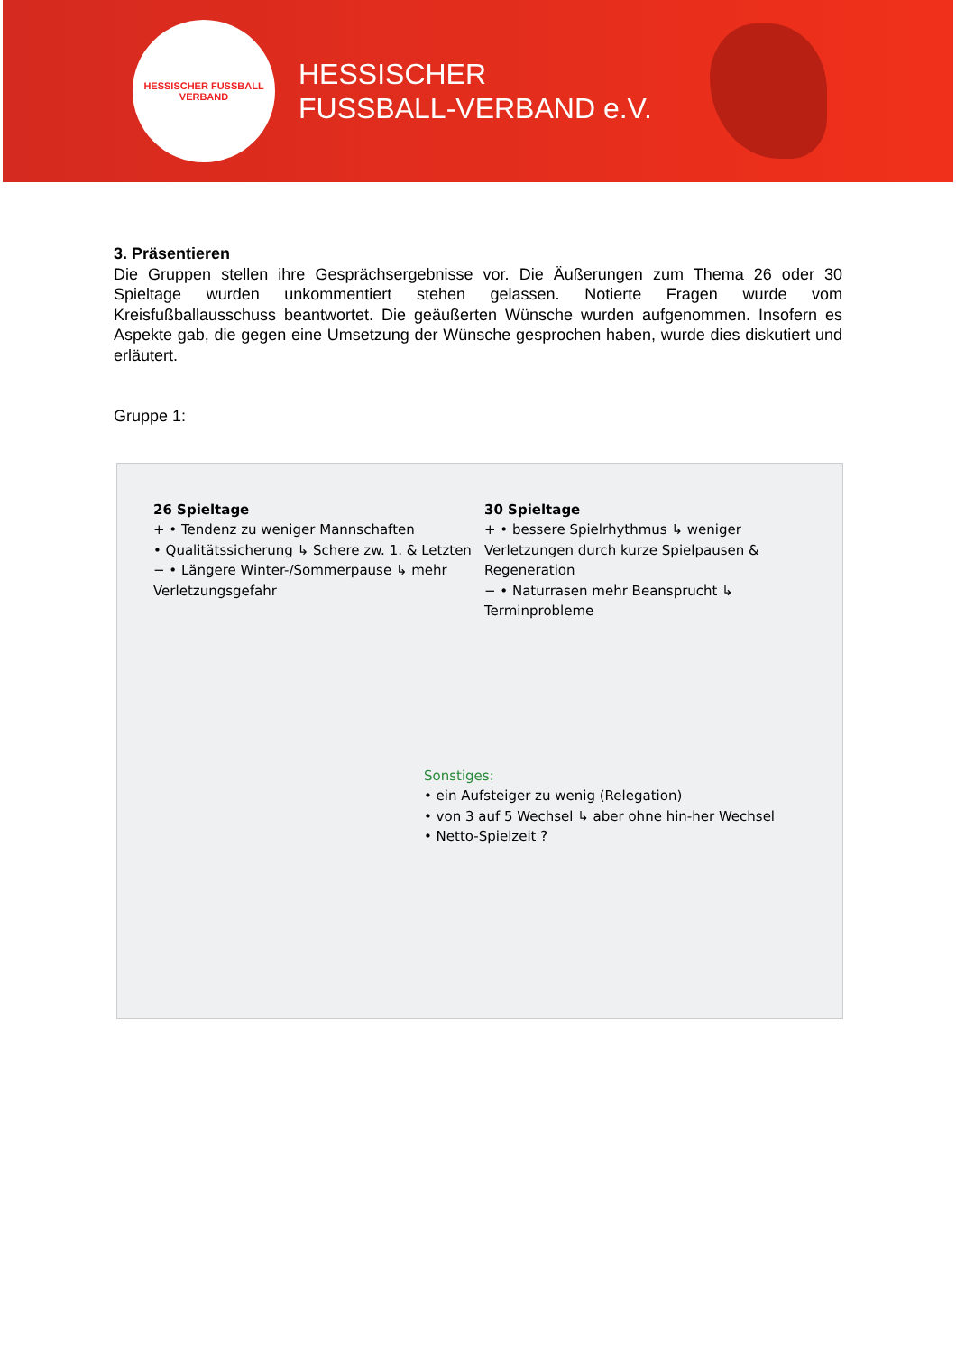HESSISCHER FUSSBALL VERBAND
HESSISCHER
FUSSBALL-VERBAND e.V.
3. Präsentieren
Die Gruppen stellen ihre Gesprächsergebnisse vor. Die Äußerungen zum Thema 26 oder 30 Spieltage wurden unkommentiert stehen gelassen. Notierte Fragen wurde vom Kreisfußballausschuss beantwortet. Die geäußerten Wünsche wurden aufgenommen. Insofern es Aspekte gab, die gegen eine Umsetzung der Wünsche gesprochen haben, wurde dies diskutiert und erläutert.
Gruppe 1:
26 Spieltage
+ • Tendenz zu weniger Mannschaften
• Qualitätssicherung ↳ Schere zw. 1. & Letzten
− • Längere Winter-/Sommerpause ↳ mehr Verletzungsgefahr
30 Spieltage
+ • bessere Spielrhythmus ↳ weniger Verletzungen durch kurze Spielpausen & Regeneration
− • Naturrasen mehr Beansprucht ↳ Terminprobleme
Sonstiges:
• ein Aufsteiger zu wenig (Relegation)
• von 3 auf 5 Wechsel ↳ aber ohne hin-her Wechsel
• Netto-Spielzeit ?